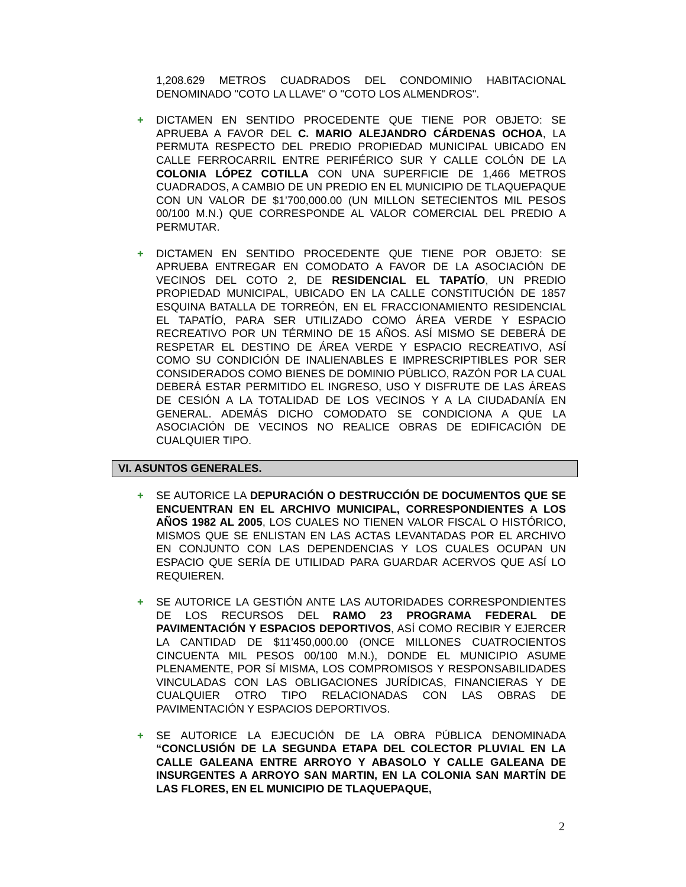1,208.629 METROS CUADRADOS DEL CONDOMINIO HABITACIONAL DENOMINADO "COTO LA LLAVE" O "COTO LOS ALMENDROS".
+ DICTAMEN EN SENTIDO PROCEDENTE QUE TIENE POR OBJETO: SE APRUEBA A FAVOR DEL C. MARIO ALEJANDRO CÁRDENAS OCHOA, LA PERMUTA RESPECTO DEL PREDIO PROPIEDAD MUNICIPAL UBICADO EN CALLE FERROCARRIL ENTRE PERIFÉRICO SUR Y CALLE COLÓN DE LA COLONIA LÓPEZ COTILLA CON UNA SUPERFICIE DE 1,466 METROS CUADRADOS, A CAMBIO DE UN PREDIO EN EL MUNICIPIO DE TLAQUEPAQUE CON UN VALOR DE $1’700,000.00 (UN MILLON SETECIENTOS MIL PESOS 00/100 M.N.) QUE CORRESPONDE AL VALOR COMERCIAL DEL PREDIO A PERMUTAR.
+ DICTAMEN EN SENTIDO PROCEDENTE QUE TIENE POR OBJETO: SE APRUEBA ENTREGAR EN COMODATO A FAVOR DE LA ASOCIACIÓN DE VECINOS DEL COTO 2, DE RESIDENCIAL EL TAPATÍO, UN PREDIO PROPIEDAD MUNICIPAL, UBICADO EN LA CALLE CONSTITUCIÓN DE 1857 ESQUINA BATALLA DE TORREÓN, EN EL FRACCIONAMIENTO RESIDENCIAL EL TAPATÍO, PARA SER UTILIZADO COMO ÁREA VERDE Y ESPACIO RECREATIVO POR UN TÉRMINO DE 15 AÑOS. ASÍ MISMO SE DEBERÁ DE RESPETAR EL DESTINO DE ÁREA VERDE Y ESPACIO RECREATIVO, ASÍ COMO SU CONDICIÓN DE INALIENABLES E IMPRESCRIPTIBLES POR SER CONSIDERADOS COMO BIENES DE DOMINIO PÚBLICO, RAZÓN POR LA CUAL DEBERÁ ESTAR PERMITIDO EL INGRESO, USO Y DISFRUTE DE LAS ÁREAS DE CESIÓN A LA TOTALIDAD DE LOS VECINOS Y A LA CIUDADANÍA EN GENERAL. ADEMÁS DICHO COMODATO SE CONDICIONA A QUE LA ASOCIACIÓN DE VECINOS NO REALICE OBRAS DE EDIFICACIÓN DE CUALQUIER TIPO.
VI. ASUNTOS GENERALES.
+ SE AUTORICE LA DEPURACIÓN O DESTRUCCIÓN DE DOCUMENTOS QUE SE ENCUENTRAN EN EL ARCHIVO MUNICIPAL, CORRESPONDIENTES A LOS AÑOS 1982 AL 2005, LOS CUALES NO TIENEN VALOR FISCAL O HISTÓRICO, MISMOS QUE SE ENLISTAN EN LAS ACTAS LEVANTADAS POR EL ARCHIVO EN CONJUNTO CON LAS DEPENDENCIAS Y LOS CUALES OCUPAN UN ESPACIO QUE SERÍA DE UTILIDAD PARA GUARDAR ACERVOS QUE ASÍ LO REQUIEREN.
+ SE AUTORICE LA GESTIÓN ANTE LAS AUTORIDADES CORRESPONDIENTES DE LOS RECURSOS DEL RAMO 23 PROGRAMA FEDERAL DE PAVIMENTACIÓN Y ESPACIOS DEPORTIVOS, ASÍ COMO RECIBIR Y EJERCER LA CANTIDAD DE $11’450,000.00 (ONCE MILLONES CUATROCIENTOS CINCUENTA MIL PESOS 00/100 M.N.), DONDE EL MUNICIPIO ASUME PLENAMENTE, POR SÍ MISMA, LOS COMPROMISOS Y RESPONSABILIDADES VINCULADAS CON LAS OBLIGACIONES JURÍDICAS, FINANCIERAS Y DE CUALQUIER OTRO TIPO RELACIONADAS CON LAS OBRAS DE PAVIMENTACIÓN Y ESPACIOS DEPORTIVOS.
+ SE AUTORICE LA EJECUCIÓN DE LA OBRA PÚBLICA DENOMINADA “CONCLUSIÓN DE LA SEGUNDA ETAPA DEL COLECTOR PLUVIAL EN LA CALLE GALEANA ENTRE ARROYO Y ABASOLO Y CALLE GALEANA DE INSURGENTES A ARROYO SAN MARTIN, EN LA COLONIA SAN MARTÍN DE LAS FLORES, EN EL MUNICIPIO DE TLAQUEPAQUE,
2